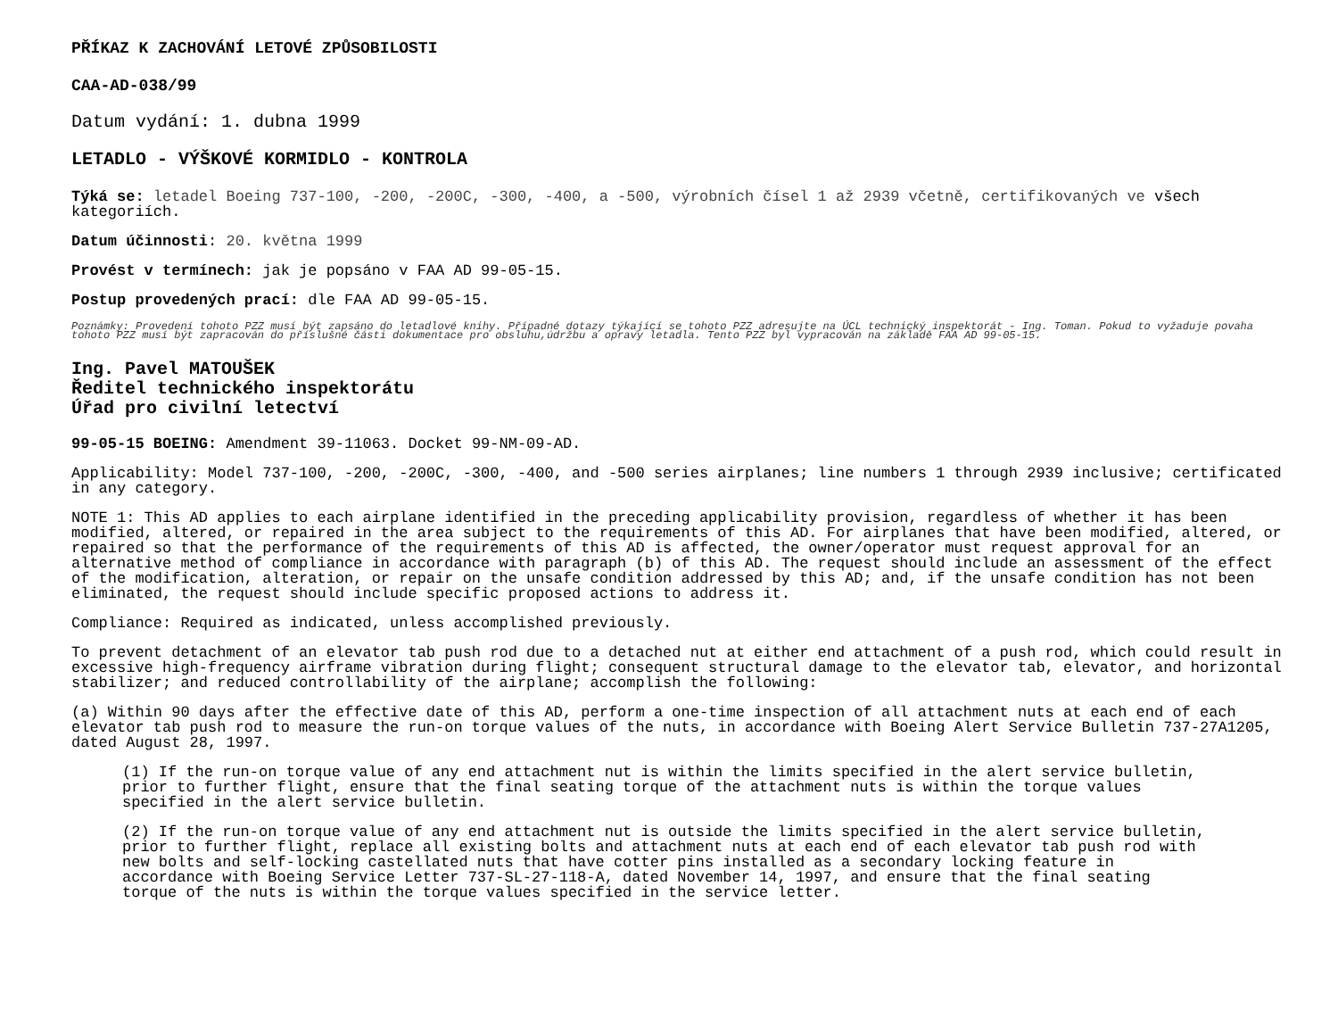PŘÍKAZ K ZACHOVÁNÍ LETOVÉ ZPŮSOBILOSTI
CAA-AD-038/99
Datum vydání: 1. dubna 1999
LETADLO - VÝŠKOVÉ KORMIDLO - KONTROLA
Týká se: letadel Boeing 737-100, -200, -200C, -300, -400, a -500, výrobních čísel 1 až 2939 včetně, certifikovaných ve všech kategoriích.
Datum účinnosti: 20. května 1999
Provést v termínech: jak je popsáno v FAA AD 99-05-15.
Postup provedených prací: dle FAA AD 99-05-15.
Poznámky: Provedení tohoto PZZ musí být zapsáno do letadlové knihy. Případné dotazy týkající se tohoto PZZ adresujte na ÚCL technický inspektorát - Ing. Toman. Pokud to vyžaduje povaha tohoto PZZ musí být zapracován do příslušné části dokumentace pro obsluhu,údržbu a opravy letadla. Tento PZZ byl vypracován na základě FAA AD 99-05-15.
Ing. Pavel MATOUŠEK
Ředitel technického inspektorátu
Úřad pro civilní letectví
99-05-15 BOEING: Amendment 39-11063. Docket 99-NM-09-AD.
Applicability: Model 737-100, -200, -200C, -300, -400, and -500 series airplanes; line numbers 1 through 2939 inclusive; certificated in any category.
NOTE 1: This AD applies to each airplane identified in the preceding applicability provision, regardless of whether it has been modified, altered, or repaired in the area subject to the requirements of this AD. For airplanes that have been modified, altered, or repaired so that the performance of the requirements of this AD is affected, the owner/operator must request approval for an alternative method of compliance in accordance with paragraph (b) of this AD. The request should include an assessment of the effect of the modification, alteration, or repair on the unsafe condition addressed by this AD; and, if the unsafe condition has not been eliminated, the request should include specific proposed actions to address it.
Compliance: Required as indicated, unless accomplished previously.
To prevent detachment of an elevator tab push rod due to a detached nut at either end attachment of a push rod, which could result in excessive high-frequency airframe vibration during flight; consequent structural damage to the elevator tab, elevator, and horizontal stabilizer; and reduced controllability of the airplane; accomplish the following:
(a) Within 90 days after the effective date of this AD, perform a one-time inspection of all attachment nuts at each end of each elevator tab push rod to measure the run-on torque values of the nuts, in accordance with Boeing Alert Service Bulletin 737-27A1205, dated August 28, 1997.
(1) If the run-on torque value of any end attachment nut is within the limits specified in the alert service bulletin, prior to further flight, ensure that the final seating torque of the attachment nuts is within the torque values specified in the alert service bulletin.
(2) If the run-on torque value of any end attachment nut is outside the limits specified in the alert service bulletin, prior to further flight, replace all existing bolts and attachment nuts at each end of each elevator tab push rod with new bolts and self-locking castellated nuts that have cotter pins installed as a secondary locking feature in accordance with Boeing Service Letter 737-SL-27-118-A, dated November 14, 1997, and ensure that the final seating torque of the nuts is within the torque values specified in the service letter.